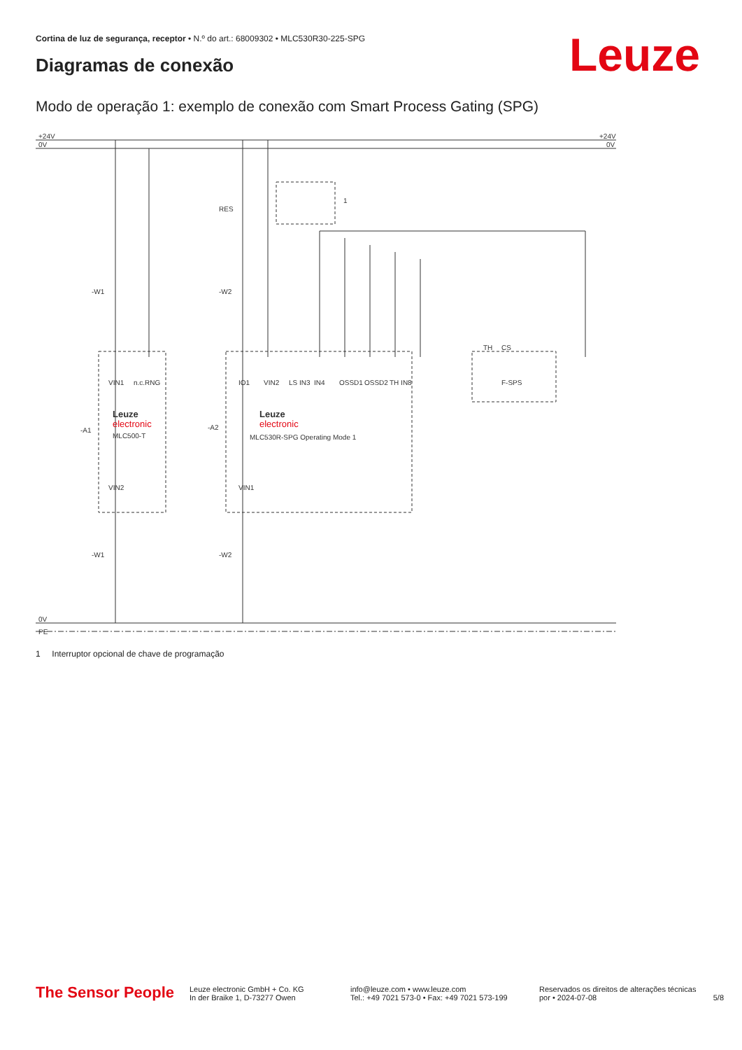Cortina de luz de segurança, receptor • N.º do art.: 68009302 • MLC530R30-225-SPG
Diagramas de conexão Leuze
Modo de operação 1: exemplo de conexão com Smart Process Gating (SPG)
+24V
0V
+24V
0V
0V
PE
RES
-W1
-W2
-A1
-A2
Leuze
electronic
MLC500-T
Leuze
electronic
MLC530R-SPG Operating Mode 1
F-SPS
-W1
-W2
1
VIN1
n.c.
RNG
IO1
VIN2
LS IN3
IN4
OSSD1
OSSD2
TH IN8
TH
CS
VIN2
VIN1
1 Interruptor opcional de chave de programação
The Sensor People
Leuze electronic GmbH + Co. KG
In der Braike 1, D-73277 Owen
info@leuze.com • www.leuze.com
Tel.: +49 7021 573-0 • Fax: +49 7021 573-199
Reservados os direitos de alterações técnicas
por • 2024-07-08
5/8